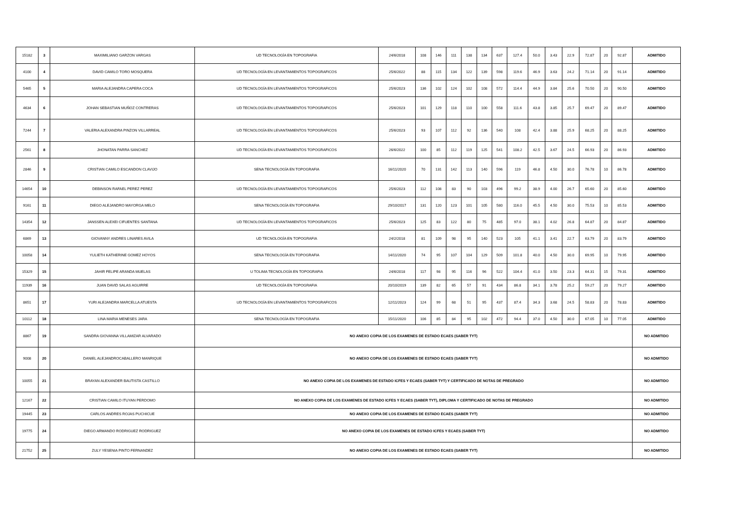| 15182 | 3 | MAXIMILIANO GARZON VARGAS | UD TECNOLOGÍA EN TOPOGRAFIA | 24/6/2018 | 108 | 146 | 111 | 138 | 134 | 637 | 127.4 | 50.0 | 3.43 | 22.9 | 72.87 | 20 | 92.87 | ADMITIDO |
| 4100 | 4 | DAVID CAMILO TORO MOSQUERA | UD TECNOLOGÍA EN LEVANTAMIENTOS TOPOGRAFICOS | 25/6/2022 | 88 | 115 | 134 | 122 | 139 | 598 | 119.6 | 46.9 | 3.63 | 24.2 | 71.14 | 20 | 91.14 | ADMITIDO |
| 5465 | 5 | MARIA ALEJANDRA CAPERA COCA | UD TECNOLOGÍA EN LEVANTAMIENTOS TOPOGRAFICOS | 25/6/2023 | 136 | 102 | 124 | 102 | 108 | 572 | 114.4 | 44.9 | 3.84 | 25.6 | 70.50 | 20 | 90.50 | ADMITIDO |
| 4634 | 6 | JOHAN SEBASTIAN MUÑOZ CONTRERAS | UD TECNOLOGÍA EN LEVANTAMIENTOS TOPOGRAFICOS | 25/6/2023 | 101 | 129 | 118 | 110 | 100 | 558 | 111.6 | 43.8 | 3.85 | 25.7 | 69.47 | 20 | 89.47 | ADMITIDO |
| 7244 | 7 | VALERIA ALEXANDRA PINZON VILLARREAL | UD TECNOLOGÍA EN LEVANTAMIENTOS TOPOGRAFICOS | 25/6/2023 | 93 | 107 | 112 | 92 | 136 | 540 | 108 | 42.4 | 3.88 | 25.9 | 68.25 | 20 | 88.25 | ADMITIDO |
| 2561 | 8 | JHONATAN PARRA SANCHEZ | UD TECNOLOGÍA EN LEVANTAMIENTOS TOPOGRAFICOS | 26/6/2022 | 100 | 85 | 112 | 119 | 125 | 541 | 108.2 | 42.5 | 3.67 | 24.5 | 66.93 | 20 | 86.93 | ADMITIDO |
| 2846 | 9 | CRISTIAN CAMILO ESCANDON CLAVIJO | SENA TECNOLOGÍA EN TOPOGRAFIA | 16/11/2020 | 70 | 131 | 142 | 113 | 140 | 596 | 119 | 46.8 | 4.50 | 30.0 | 76.78 | 10 | 86.78 | ADMITIDO |
| 14654 | 10 | DEBINSON RAFAEL PEREZ PEREZ | UD TECNOLOGÍA EN LEVANTAMIENTOS TOPOGRAFICOS | 25/6/2023 | 112 | 108 | 83 | 90 | 103 | 496 | 99.2 | 38.9 | 4.00 | 26.7 | 65.60 | 20 | 85.60 | ADMITIDO |
| 9161 | 11 | DIEGO ALEJANDRO MAYORGA MELO | SENA TECNOLOGÍA EN TOPOGRAFIA | 29/10/2017 | 131 | 120 | 123 | 101 | 105 | 580 | 116.0 | 45.5 | 4.50 | 30.0 | 75.53 | 10 | 85.53 | ADMITIDO |
| 14354 | 12 | JANSSEN ALEXEI CIFUENTES SANTANA | UD TECNOLOGÍA EN LEVANTAMIENTOS TOPOGRAFICOS | 25/6/2023 | 125 | 83 | 122 | 80 | 75 | 485 | 97.0 | 38.1 | 4.02 | 26.8 | 64.87 | 20 | 84.87 | ADMITIDO |
| 6869 | 13 | GIOVANNY ANDRES LINARES AVILA | UD TECNOLOGÍA EN TOPOGRAFIA | 24/2/2018 | 81 | 109 | 98 | 95 | 140 | 523 | 105 | 41.1 | 3.41 | 22.7 | 63.79 | 20 | 83.79 | ADMITIDO |
| 10058 | 14 | YULIETH KATHERINE GOMEZ HOYOS | SENA TECNOLOGÍA EN TOPOGRAFIA | 14/11/2020 | 74 | 95 | 107 | 104 | 129 | 509 | 101.8 | 40.0 | 4.50 | 30.0 | 69.95 | 10 | 79.95 | ADMITIDO |
| 15329 | 15 | JAHIR FELIPE ARANDA MUELAS | U TOLIMA TECNOLOGÍA EN TOPOGRAFIA | 24/6/2018 | 117 | 98 | 95 | 116 | 96 | 522 | 104.4 | 41.0 | 3.50 | 23.3 | 64.31 | 15 | 79.31 | ADMITIDO |
| 11939 | 16 | JUAN DAVID SALAS AGUIRRE | UD TECNOLOGÍA EN TOPOGRAFIA | 20/10/2019 | 139 | 82 | 65 | 57 | 91 | 434 | 86.8 | 34.1 | 3.78 | 25.2 | 59.27 | 20 | 79.27 | ADMITIDO |
| 8651 | 17 | YURI ALEJANDRA MARCELLA ATUESTA | UD TECNOLOGÍA EN LEVANTAMIENTOS TOPOGRAFICOS | 12/11/2023 | 124 | 99 | 68 | 51 | 95 | 437 | 87.4 | 34.3 | 3.68 | 24.5 | 58.83 | 20 | 78.83 | ADMITIDO |
| 10112 | 18 | LINA MARIA MENESES JARA | SENA TECNOLOGÍA EN TOPOGRAFIA | 15/11/2020 | 106 | 85 | 84 | 95 | 102 | 472 | 94.4 | 37.0 | 4.50 | 30.0 | 67.05 | 10 | 77.05 | ADMITIDO |
| 8867 | 19 | SANDRA GIOVANNA VILLAMIZAR ALVARADO | NO ANEXO COPIA DE LOS EXAMENES DE ESTADO ECAES (SABER TYT) | | | | | | | | | | | | | | | NO ADMITIDO |
| 9008 | 20 | DANIEL ALEJANDROCABALLERO MANRIQUE | NO ANEXO COPIA DE LOS EXAMENES DE ESTADO ECAES (SABER TYT) | | | | | | | | | | | | | | | NO ADMITIDO |
| 10055 | 21 | BRAYAN ALEXANDER BAUTISTA CASTILLO | NO ANEXO COPIA DE LOS EXAMENES DE ESTADO ICFES Y ECAES (SABER TYT) Y CERTIFICADO DE NOTAS DE PREGRADO | | | | | | | | | | | | | | | NO ADMITIDO |
| 12167 | 22 | CRISTIAN CAMILO ITUYAN PERDOMO | NO ANEXO COPIA DE LOS EXAMENES DE ESTADO ICFES Y ECAES (SABER TYT), DIPLOMA Y CERTIFICADO DE NOTAS DE PREGRADO | | | | | | | | | | | | | | | NO ADMITIDO |
| 19445 | 23 | CARLOS ANDRES ROJAS PUCHICUE | NO ANEXO COPIA DE LOS EXAMENES DE ESTADO ECAES (SABER TYT) | | | | | | | | | | | | | | | NO ADMITIDO |
| 19775 | 24 | DIEGO ARMANDO RODRIGUEZ RODRIGUEZ | NO ANEXO COPIA DE LOS EXAMENES DE ESTADO ICFES Y ECAES (SABER TYT) | | | | | | | | | | | | | | | NO ADMITIDO |
| 21752 | 25 | ZULY YESENIA PINTO FERNANDEZ | NO ANEXO COPIA DE LOS EXAMENES DE ESTADO ECAES (SABER TYT) | | | | | | | | | | | | | | | NO ADMITIDO |